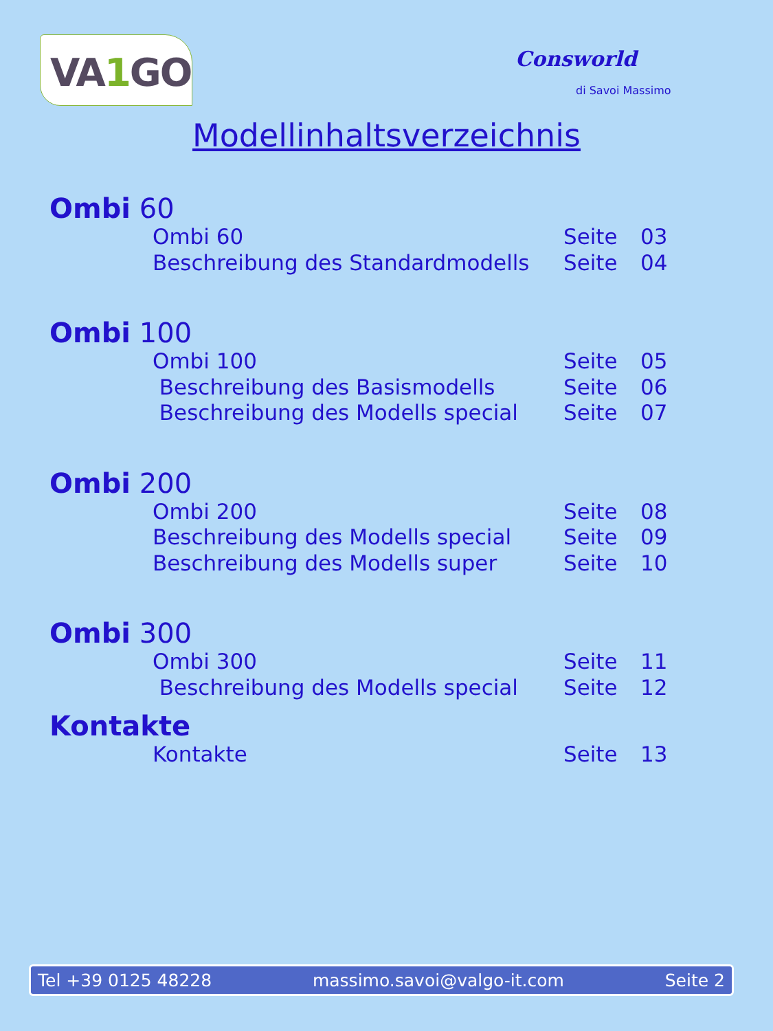VA1 GO
Consworld
di Savoi Massimo
Modellinhaltsverzeichnis
Ombi 60
Ombi 60 Seite 03
Beschreibung des Standardmodells Seite 04
Ombi 100
Ombi 100 Seite 05
Beschreibung des Basismodells Seite 06
Beschreibung des Modells special Seite 07
Ombi 200
Ombi 200 Seite 08
Beschreibung des Modells special Seite 09
Beschreibung des Modells super Seite 10
Ombi 300
Ombi 300 Seite 11
Beschreibung des Modells special Seite 12
Kontakte
Kontakte Seite 13
Tel +39 0125 48228 massimo.savoi@valgo-it.com Seite 2